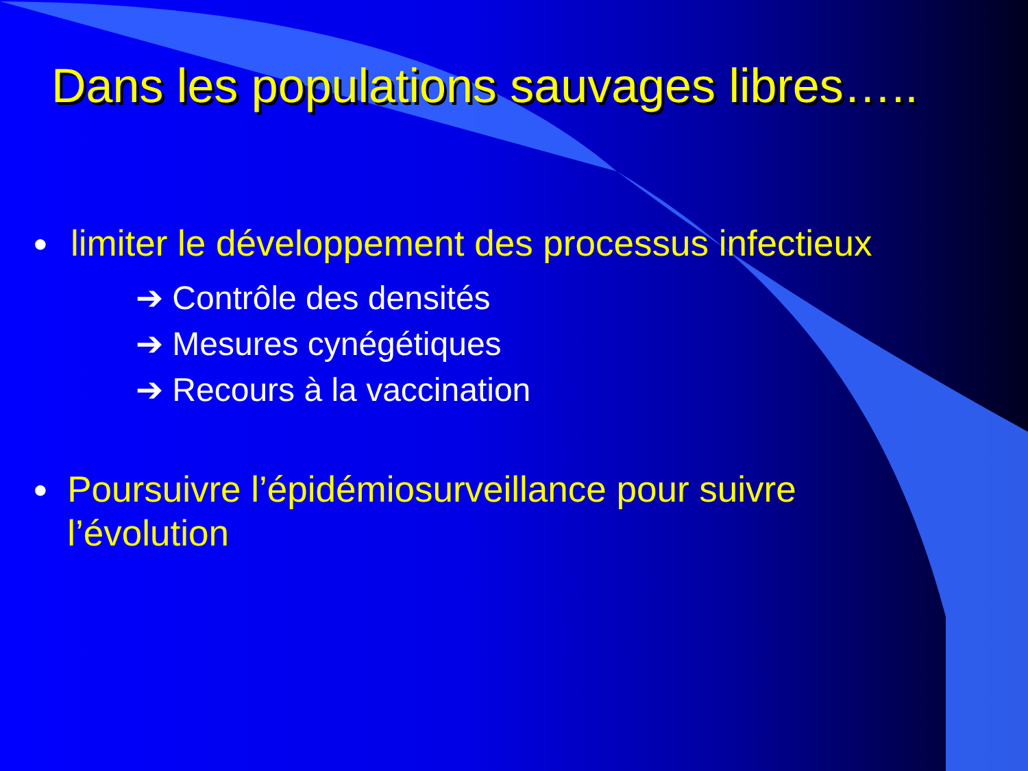Dans les populations sauvages libres…..
● limiter le développement des processus infectieux
➔ Contrôle des densités
➔ Mesures cynégétiques
➔ Recours à la vaccination
● Poursuivre l’épidémiosurveillance pour suivre l’évolution